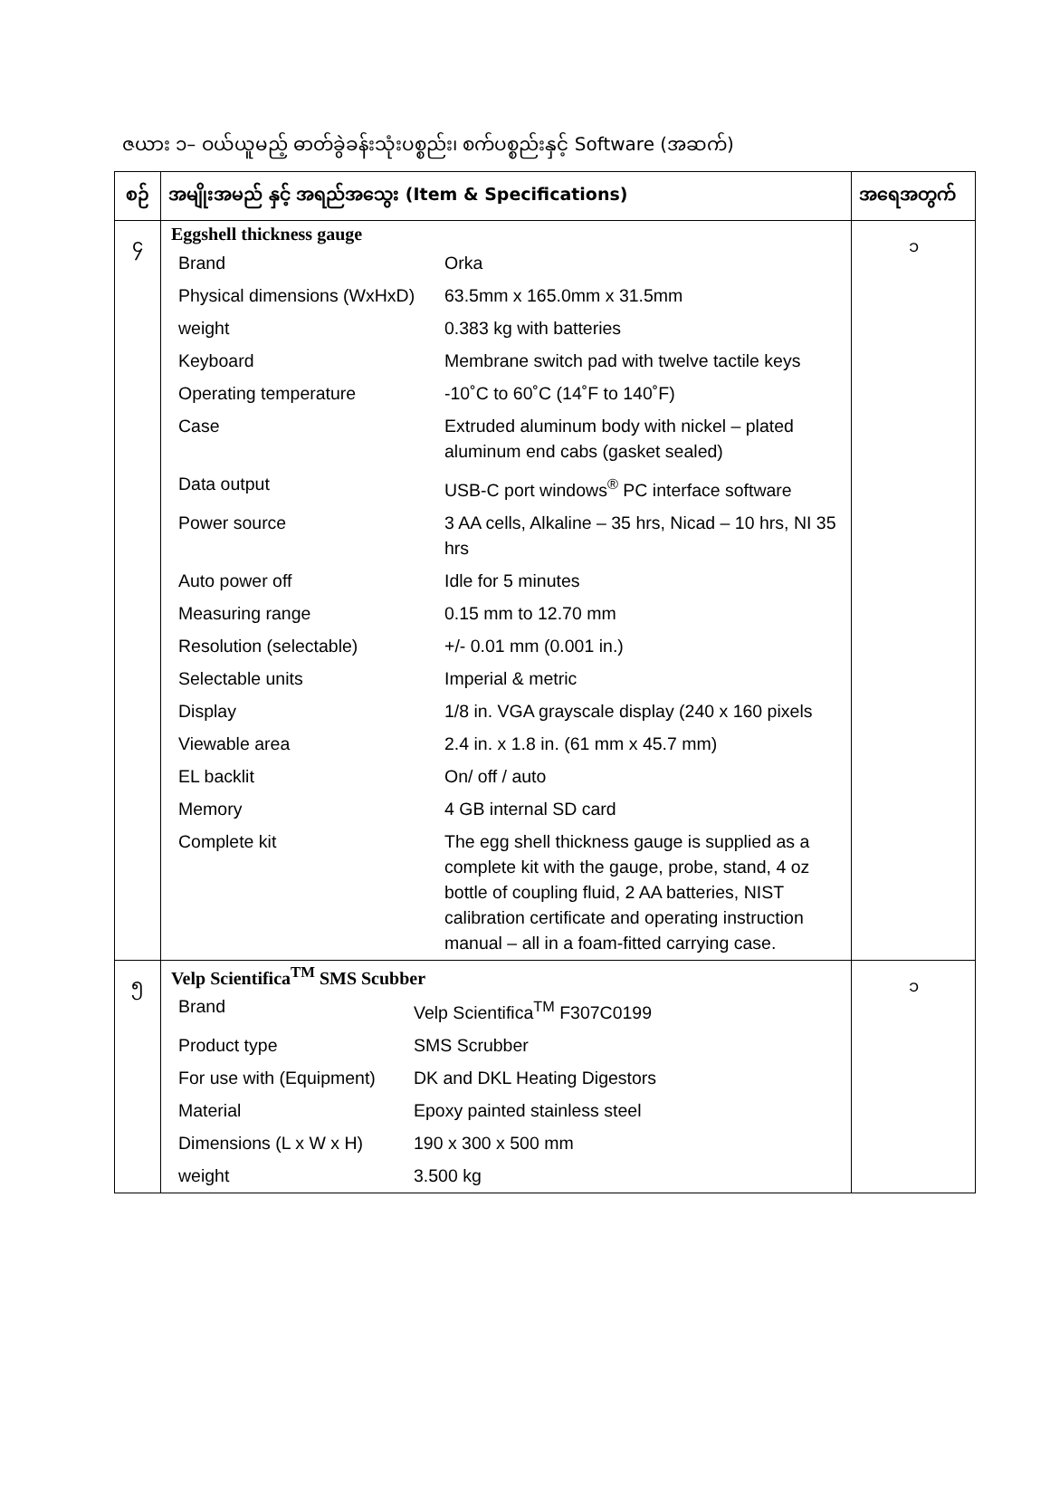ဇယား ၁– ဝယ်ယူမည့် ဓာတ်ခွဲခန်းသုံးပစ္စည်း၊ စက်ပစ္စည်းနှင့် Software (အဆက်)
| စဉ် | အမျိုးအမည် နှင့် အရည်အသွေး (Item & Specifications) | အရေအတွက် |
| --- | --- | --- |
| ၄ | Eggshell thickness gauge / Brand / Orka / / Physical dimensions (WxHxD) / 63.5mm x 165.0mm x 31.5mm / / weight / 0.383 kg with batteries / / Keyboard / Membrane switch pad with twelve tactile keys / / Operating temperature / -10˚C to 60˚C (14˚F to 140˚F) / / Case / Extruded aluminum body with nickel – plated aluminum end cabs (gasket sealed) / / Data output / USB-C port windows<sup>®</sup> PC interface software / / Power source / 3 AA cells, Alkaline – 35 hrs, Nicad – 10 hrs, NI 35 hrs / / Auto power off / Idle for 5 minutes / / Measuring range / 0.15 mm to 12.70 mm / / Resolution (selectable) / +/- 0.01 mm (0.001 in.) / / Selectable units / Imperial & metric / / Display / 1/8 in. VGA grayscale display (240 x 160 pixels / / Viewable area / 2.4 in. x 1.8 in. (61 mm x 45.7 mm) / / EL backlit / On/ off / auto / / Memory / 4 GB internal SD card / / Complete kit / The egg shell thickness gauge is supplied as a complete kit with the gauge, probe, stand, 4 oz bottle of coupling fluid, 2 AA batteries, NIST calibration certificate and operating instruction manual – all in a foam-fitted carrying case. / | ၁ |
| ၅ | Velp Scientifica<sup>TM</sup> SMS Scubber / Brand / Velp Scientifica<sup>TM</sup> F307C0199 / / Product type / SMS Scrubber / / For use with (Equipment) / DK and DKL Heating Digestors / / Material / Epoxy painted stainless steel / / Dimensions (L x W x H) / 190 x 300 x 500 mm / / weight / 3.500 kg / | ၁ |